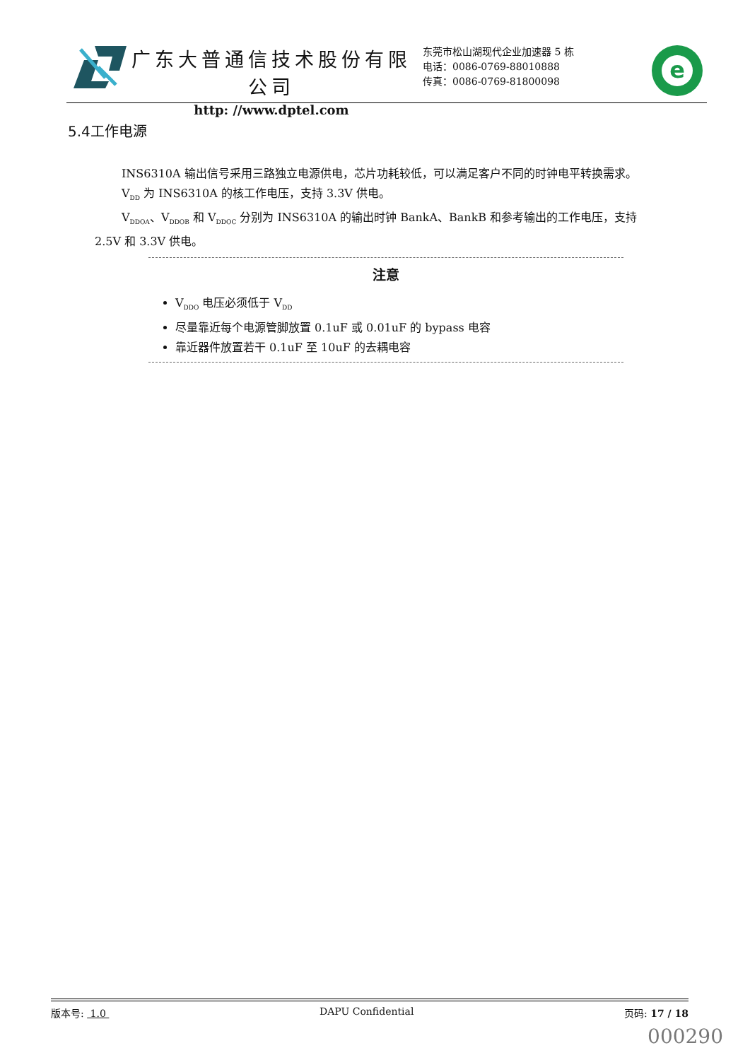广东大普通信技术股份有限公司
http: //www.dptel.com
东莞市松山湖现代企业加速器 5 栋
电话：0086-0769-88010888
传真：0086-0769-81800098
e
5.4工作电源
INS6310A 输出信号采用三路独立电源供电，芯片功耗较低，可以满足客户不同的时钟电平转换需求。
V<sub>DD</sub> 为 INS6310A 的核工作电压，支持 3.3V 供电。
V<sub>DDOA</sub>、V<sub>DDOB</sub> 和 V<sub>DDOC</sub> 分别为 INS6310A 的输出时钟 BankA、BankB 和参考输出的工作电压，支持 2.5V 和 3.3V 供电。
注意
V<sub>DDO</sub> 电压必须低于 V<sub>DD</sub>
尽量靠近每个电源管脚放置 0.1uF 或 0.01uF 的 bypass 电容
靠近器件放置若干 0.1uF 至 10uF 的去耦电容
版本号: 1.0 DAPU Confidential 页码: 17 / 18
000290